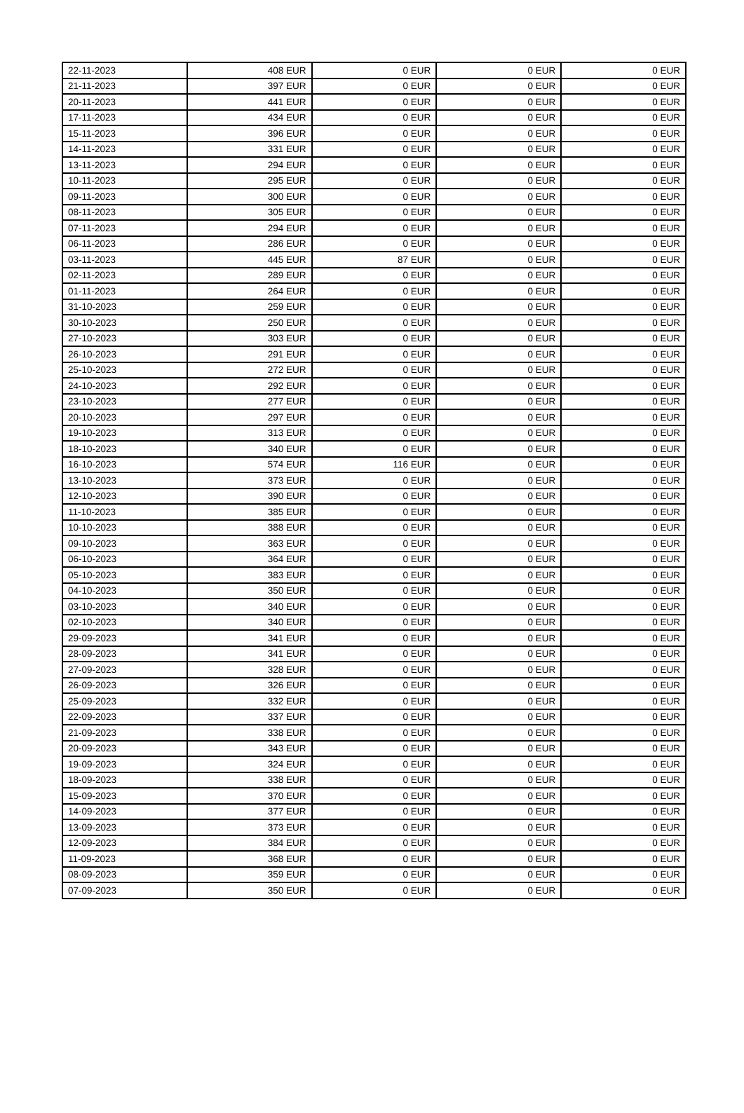| 22-11-2023 | 408 EUR | 0 EUR | 0 EUR | 0 EUR |
| 21-11-2023 | 397 EUR | 0 EUR | 0 EUR | 0 EUR |
| 20-11-2023 | 441 EUR | 0 EUR | 0 EUR | 0 EUR |
| 17-11-2023 | 434 EUR | 0 EUR | 0 EUR | 0 EUR |
| 15-11-2023 | 396 EUR | 0 EUR | 0 EUR | 0 EUR |
| 14-11-2023 | 331 EUR | 0 EUR | 0 EUR | 0 EUR |
| 13-11-2023 | 294 EUR | 0 EUR | 0 EUR | 0 EUR |
| 10-11-2023 | 295 EUR | 0 EUR | 0 EUR | 0 EUR |
| 09-11-2023 | 300 EUR | 0 EUR | 0 EUR | 0 EUR |
| 08-11-2023 | 305 EUR | 0 EUR | 0 EUR | 0 EUR |
| 07-11-2023 | 294 EUR | 0 EUR | 0 EUR | 0 EUR |
| 06-11-2023 | 286 EUR | 0 EUR | 0 EUR | 0 EUR |
| 03-11-2023 | 445 EUR | 87 EUR | 0 EUR | 0 EUR |
| 02-11-2023 | 289 EUR | 0 EUR | 0 EUR | 0 EUR |
| 01-11-2023 | 264 EUR | 0 EUR | 0 EUR | 0 EUR |
| 31-10-2023 | 259 EUR | 0 EUR | 0 EUR | 0 EUR |
| 30-10-2023 | 250 EUR | 0 EUR | 0 EUR | 0 EUR |
| 27-10-2023 | 303 EUR | 0 EUR | 0 EUR | 0 EUR |
| 26-10-2023 | 291 EUR | 0 EUR | 0 EUR | 0 EUR |
| 25-10-2023 | 272 EUR | 0 EUR | 0 EUR | 0 EUR |
| 24-10-2023 | 292 EUR | 0 EUR | 0 EUR | 0 EUR |
| 23-10-2023 | 277 EUR | 0 EUR | 0 EUR | 0 EUR |
| 20-10-2023 | 297 EUR | 0 EUR | 0 EUR | 0 EUR |
| 19-10-2023 | 313 EUR | 0 EUR | 0 EUR | 0 EUR |
| 18-10-2023 | 340 EUR | 0 EUR | 0 EUR | 0 EUR |
| 16-10-2023 | 574 EUR | 116 EUR | 0 EUR | 0 EUR |
| 13-10-2023 | 373 EUR | 0 EUR | 0 EUR | 0 EUR |
| 12-10-2023 | 390 EUR | 0 EUR | 0 EUR | 0 EUR |
| 11-10-2023 | 385 EUR | 0 EUR | 0 EUR | 0 EUR |
| 10-10-2023 | 388 EUR | 0 EUR | 0 EUR | 0 EUR |
| 09-10-2023 | 363 EUR | 0 EUR | 0 EUR | 0 EUR |
| 06-10-2023 | 364 EUR | 0 EUR | 0 EUR | 0 EUR |
| 05-10-2023 | 383 EUR | 0 EUR | 0 EUR | 0 EUR |
| 04-10-2023 | 350 EUR | 0 EUR | 0 EUR | 0 EUR |
| 03-10-2023 | 340 EUR | 0 EUR | 0 EUR | 0 EUR |
| 02-10-2023 | 340 EUR | 0 EUR | 0 EUR | 0 EUR |
| 29-09-2023 | 341 EUR | 0 EUR | 0 EUR | 0 EUR |
| 28-09-2023 | 341 EUR | 0 EUR | 0 EUR | 0 EUR |
| 27-09-2023 | 328 EUR | 0 EUR | 0 EUR | 0 EUR |
| 26-09-2023 | 326 EUR | 0 EUR | 0 EUR | 0 EUR |
| 25-09-2023 | 332 EUR | 0 EUR | 0 EUR | 0 EUR |
| 22-09-2023 | 337 EUR | 0 EUR | 0 EUR | 0 EUR |
| 21-09-2023 | 338 EUR | 0 EUR | 0 EUR | 0 EUR |
| 20-09-2023 | 343 EUR | 0 EUR | 0 EUR | 0 EUR |
| 19-09-2023 | 324 EUR | 0 EUR | 0 EUR | 0 EUR |
| 18-09-2023 | 338 EUR | 0 EUR | 0 EUR | 0 EUR |
| 15-09-2023 | 370 EUR | 0 EUR | 0 EUR | 0 EUR |
| 14-09-2023 | 377 EUR | 0 EUR | 0 EUR | 0 EUR |
| 13-09-2023 | 373 EUR | 0 EUR | 0 EUR | 0 EUR |
| 12-09-2023 | 384 EUR | 0 EUR | 0 EUR | 0 EUR |
| 11-09-2023 | 368 EUR | 0 EUR | 0 EUR | 0 EUR |
| 08-09-2023 | 359 EUR | 0 EUR | 0 EUR | 0 EUR |
| 07-09-2023 | 350 EUR | 0 EUR | 0 EUR | 0 EUR |